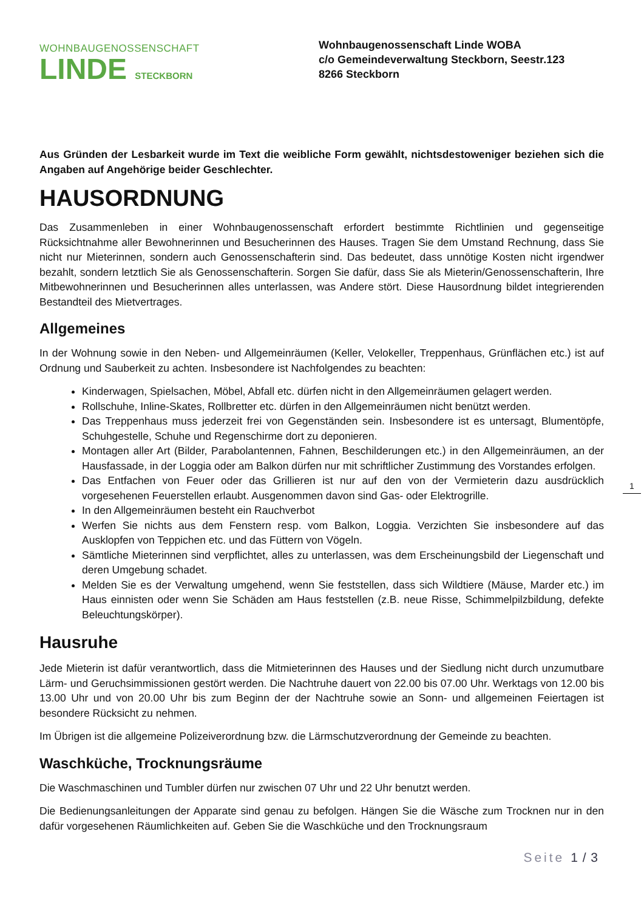WOHNBAUGENOSSENSCHAFT
LINDE STECKBORN
Wohnbaugenossenschaft Linde WOBA
c/o Gemeindeverwaltung Steckborn, Seestr.123
8266 Steckborn
Aus Gründen der Lesbarkeit wurde im Text die weibliche Form gewählt, nichtsdestoweniger beziehen sich die Angaben auf Angehörige beider Geschlechter.
HAUSORDNUNG
Das Zusammenleben in einer Wohnbaugenossenschaft erfordert bestimmte Richtlinien und gegenseitige Rücksichtnahme aller Bewohnerinnen und Besucherinnen des Hauses. Tragen Sie dem Umstand Rechnung, dass Sie nicht nur Mieterinnen, sondern auch Genossenschafterin sind. Das bedeutet, dass unnötige Kosten nicht irgendwer bezahlt, sondern letztlich Sie als Genossenschafterin. Sorgen Sie dafür, dass Sie als Mieterin/Genossenschafterin, Ihre Mitbewohnerinnen und Besucherinnen alles unterlassen, was Andere stört. Diese Hausordnung bildet integrierenden Bestandteil des Mietvertrages.
Allgemeines
In der Wohnung sowie in den Neben- und Allgemeinräumen (Keller, Velokeller, Treppenhaus, Grünflächen etc.) ist auf Ordnung und Sauberkeit zu achten. Insbesondere ist Nachfolgendes zu beachten:
Kinderwagen, Spielsachen, Möbel, Abfall etc. dürfen nicht in den Allgemeinräumen gelagert werden.
Rollschuhe, Inline-Skates, Rollbretter etc. dürfen in den Allgemeinräumen nicht benützt werden.
Das Treppenhaus muss jederzeit frei von Gegenständen sein. Insbesondere ist es untersagt, Blumentöpfe, Schuhgestelle, Schuhe und Regenschirme dort zu deponieren.
Montagen aller Art (Bilder, Parabolantennen, Fahnen, Beschilderungen etc.) in den Allgemeinräumen, an der Hausfassade, in der Loggia oder am Balkon dürfen nur mit schriftlicher Zustimmung des Vorstandes erfolgen.
Das Entfachen von Feuer oder das Grillieren ist nur auf den von der Vermieterin dazu ausdrücklich vorgesehenen Feuerstellen erlaubt. Ausgenommen davon sind Gas- oder Elektrogrille.
In den Allgemeinräumen besteht ein Rauchverbot
Werfen Sie nichts aus dem Fenstern resp. vom Balkon, Loggia. Verzichten Sie insbesondere auf das Ausklopfen von Teppichen etc. und das Füttern von Vögeln.
Sämtliche Mieterinnen sind verpflichtet, alles zu unterlassen, was dem Erscheinungsbild der Liegenschaft und deren Umgebung schadet.
Melden Sie es der Verwaltung umgehend, wenn Sie feststellen, dass sich Wildtiere (Mäuse, Marder etc.) im Haus einnisten oder wenn Sie Schäden am Haus feststellen (z.B. neue Risse, Schimmelpilzbildung, defekte Beleuchtungskörper).
Hausruhe
Jede Mieterin ist dafür verantwortlich, dass die Mitmieterinnen des Hauses und der Siedlung nicht durch unzumutbare Lärm- und Geruchsimmissionen gestört werden. Die Nachtruhe dauert von 22.00 bis 07.00 Uhr. Werktags von 12.00 bis 13.00 Uhr und von 20.00 Uhr bis zum Beginn der der Nachtruhe sowie an Sonn- und allgemeinen Feiertagen ist besondere Rücksicht zu nehmen.
Im Übrigen ist die allgemeine Polizeiverordnung bzw. die Lärmschutzverordnung der Gemeinde zu beachten.
Waschküche, Trocknungsräume
Die Waschmaschinen und Tumbler dürfen nur zwischen 07 Uhr und 22 Uhr benutzt werden.
Die Bedienungsanleitungen der Apparate sind genau zu befolgen. Hängen Sie die Wäsche zum Trocknen nur in den dafür vorgesehenen Räumlichkeiten auf. Geben Sie die Waschküche und den Trocknungsraum
1
Seite 1 / 3